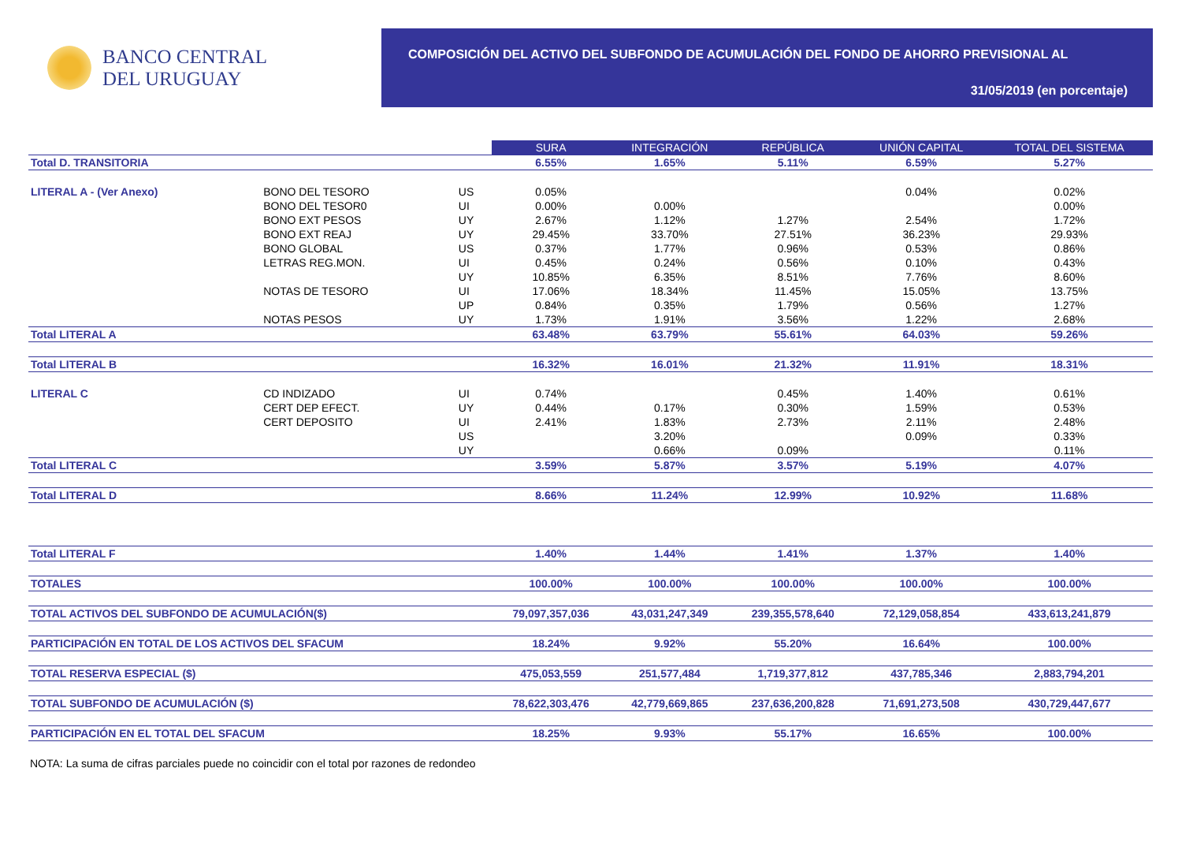BANCO CENTRAL
DEL URUGUAY
COMPOSICIÓN DEL ACTIVO DEL SUBFONDO DE ACUMULACIÓN DEL FONDO DE AHORRO PREVISIONAL AL
31/05/2019 (en porcentaje)
| | | | SURA | INTEGRACIÓN | REPÚBLICA | UNIÓN CAPITAL | TOTAL DEL SISTEMA |
| Total D. TRANSITORIA | | | 6.55% | 1.65% | 5.11% | 6.59% | 5.27% |
| LITERAL A - (Ver Anexo) | BONO DEL TESORO | US | 0.05% | | | 0.04% | 0.02% |
| | BONO DEL TESOR0 | UI | 0.00% | 0.00% | | | 0.00% |
| | BONO EXT PESOS | UY | 2.67% | 1.12% | 1.27% | 2.54% | 1.72% |
| | BONO EXT REAJ | UY | 29.45% | 33.70% | 27.51% | 36.23% | 29.93% |
| | BONO GLOBAL | US | 0.37% | 1.77% | 0.96% | 0.53% | 0.86% |
| | LETRAS REG.MON. | UI | 0.45% | 0.24% | 0.56% | 0.10% | 0.43% |
| | | UY | 10.85% | 6.35% | 8.51% | 7.76% | 8.60% |
| | NOTAS DE TESORO | UI | 17.06% | 18.34% | 11.45% | 15.05% | 13.75% |
| | | UP | 0.84% | 0.35% | 1.79% | 0.56% | 1.27% |
| | NOTAS PESOS | UY | 1.73% | 1.91% | 3.56% | 1.22% | 2.68% |
| Total LITERAL A | | | 63.48% | 63.79% | 55.61% | 64.03% | 59.26% |
| Total LITERAL B | | | 16.32% | 16.01% | 21.32% | 11.91% | 18.31% |
| LITERAL C | CD INDIZADO | UI | 0.74% | | 0.45% | 1.40% | 0.61% |
| | CERT DEP EFECT. | UY | 0.44% | 0.17% | 0.30% | 1.59% | 0.53% |
| | CERT DEPOSITO | UI | 2.41% | 1.83% | 2.73% | 2.11% | 2.48% |
| | | US | | 3.20% | | 0.09% | 0.33% |
| | | UY | | 0.66% | 0.09% | | 0.11% |
| Total LITERAL C | | | 3.59% | 5.87% | 3.57% | 5.19% | 4.07% |
| Total LITERAL D | | | 8.66% | 11.24% | 12.99% | 10.92% | 11.68% |
| Total LITERAL F | | | 1.40% | 1.44% | 1.41% | 1.37% | 1.40% |
| TOTALES | | | 100.00% | 100.00% | 100.00% | 100.00% | 100.00% |
| TOTAL ACTIVOS DEL SUBFONDO DE ACUMULACIÓN($) | | | 79,097,357,036 | 43,031,247,349 | 239,355,578,640 | 72,129,058,854 | 433,613,241,879 |
| PARTICIPACIÓN EN TOTAL DE LOS ACTIVOS DEL SFACUM | | | 18.24% | 9.92% | 55.20% | 16.64% | 100.00% |
| TOTAL RESERVA ESPECIAL ($) | | | 475,053,559 | 251,577,484 | 1,719,377,812 | 437,785,346 | 2,883,794,201 |
| TOTAL SUBFONDO DE ACUMULACIÓN ($) | | | 78,622,303,476 | 42,779,669,865 | 237,636,200,828 | 71,691,273,508 | 430,729,447,677 |
| PARTICIPACIÓN EN EL TOTAL DEL SFACUM | | | 18.25% | 9.93% | 55.17% | 16.65% | 100.00% |
NOTA: La suma de cifras parciales puede no coincidir con el total por razones de redondeo